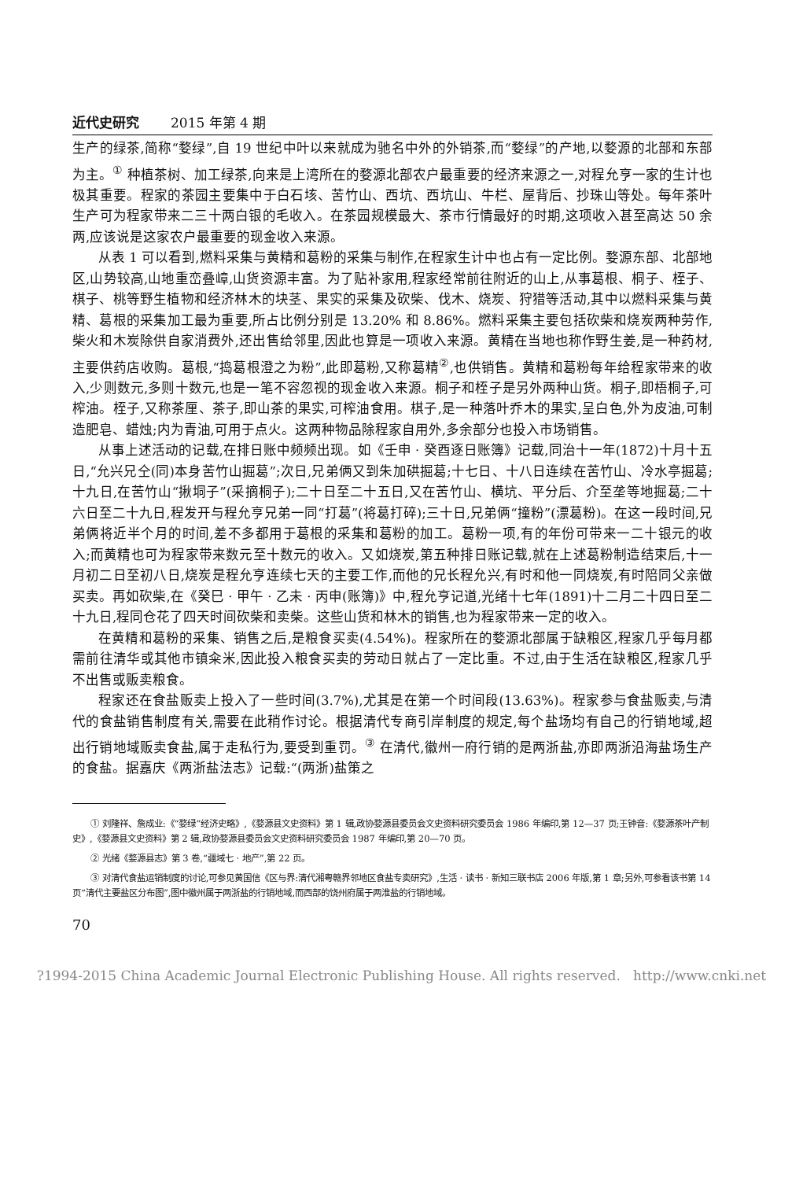近代史研究 2015 年第 4 期
生产的绿茶,简称“婺绿”,自 19 世纪中叶以来就成为驰名中外的外销茶,而“婺绿”的产地,以婺源的北部和东部为主。<sup>①</sup> 种植茶树、加工绿茶,向来是上湾所在的婺源北部农户最重要的经济来源之一,对程允亨一家的生计也极其重要。程家的茶园主要集中于白石垓、苦竹山、西坑、西坑山、牛栏、屋背后、抄珠山等处。每年茶叶生产可为程家带来二三十两白银的毛收入。在茶园规模最大、茶市行情最好的时期,这项收入甚至高达 50 余两,应该说是这家农户最重要的现金收入来源。
从表 1 可以看到,燃料采集与黄精和葛粉的采集与制作,在程家生计中也占有一定比例。婺源东部、北部地区,山势较高,山地重峦叠嶂,山货资源丰富。为了贴补家用,程家经常前往附近的山上,从事葛根、桐子、桎子、棋子、桃等野生植物和经济林木的块茎、果实的采集及砍柴、伐木、烧炭、狩猎等活动,其中以燃料采集与黄精、葛根的采集加工最为重要,所占比例分别是 13.20% 和 8.86%。燃料采集主要包括砍柴和烧炭两种劳作,柴火和木炭除供自家消费外,还出售给邻里,因此也算是一项收入来源。黄精在当地也称作野生姜,是一种药材,主要供药店收购。葛根,“捣葛根澄之为粉”,此即葛粉,又称葛精<sup>②</sup>,也供销售。黄精和葛粉每年给程家带来的收入,少则数元,多则十数元,也是一笔不容忽视的现金收入来源。桐子和桎子是另外两种山货。桐子,即梧桐子,可榨油。桎子,又称茶厘、茶子,即山茶的果实,可榨油食用。棋子,是一种落叶乔木的果实,呈白色,外为皮油,可制造肥皂、蜡烛;内为青油,可用于点火。这两种物品除程家自用外,多余部分也投入市场销售。
从事上述活动的记载,在排日账中频频出现。如《壬申 · 癸酉逐日账簿》记载,同治十一年(1872)十月十五日,“允兴兄仝(同)本身苦竹山掘葛”;次日,兄弟俩又到朱加硔掘葛;十七日、十八日连续在苦竹山、冷水亭掘葛;十九日,在苦竹山“揪垌子”(采摘桐子);二十日至二十五日,又在苦竹山、横坑、平分后、介至垄等地掘葛;二十六日至二十九日,程发开与程允亨兄弟一同“打葛”(将葛打碎);三十日,兄弟俩“撞粉”(漂葛粉)。在这一段时间,兄弟俩将近半个月的时间,差不多都用于葛根的采集和葛粉的加工。葛粉一项,有的年份可带来一二十银元的收入;而黄精也可为程家带来数元至十数元的收入。又如烧炭,第五种排日账记载,就在上述葛粉制造结束后,十一月初二日至初八日,烧炭是程允亨连续七天的主要工作,而他的兄长程允兴,有时和他一同烧炭,有时陪同父亲做买卖。再如砍柴,在《癸巳 · 甲午 · 乙未 · 丙申(账簿)》中,程允亨记道,光绪十七年(1891)十二月二十四日至二十九日,程同仓花了四天时间砍柴和卖柴。这些山货和林木的销售,也为程家带来一定的收入。
在黄精和葛粉的采集、销售之后,是粮食买卖(4.54%)。程家所在的婺源北部属于缺粮区,程家几乎每月都需前往清华或其他市镇籴米,因此投入粮食买卖的劳动日就占了一定比重。不过,由于生活在缺粮区,程家几乎不出售或贩卖粮食。
程家还在食盐贩卖上投入了一些时间(3.7%),尤其是在第一个时间段(13.63%)。程家参与食盐贩卖,与清代的食盐销售制度有关,需要在此稍作讨论。根据清代专商引岸制度的规定,每个盐场均有自己的行销地域,超出行销地域贩卖食盐,属于走私行为,要受到重罚。<sup>③</sup> 在清代,徽州一府行销的是两浙盐,亦即两浙沿海盐场生产的食盐。据嘉庆《两浙盐法志》记载:“(两浙)盐策之
① 刘隆祥、詹成业:《“婺绿”经济史略》,《婺源县文史资料》第 1 辑,政协婺源县委员会文史资料研究委员会 1986 年编印,第 12—37 页;王钟音:《婺源茶叶产制史》,《婺源县文史资料》第 2 辑,政协婺源县委员会文史资料研究委员会 1987 年编印,第 20—70 页。
② 光绪《婺源县志》第 3 卷,“疆域七 · 地产”,第 22 页。
③ 对清代食盐运销制度的讨论,可参见黄国信《区与界:清代湘粤赣界邻地区食盐专卖研究》,生活 · 读书 · 新知三联书店 2006 年版,第 1 章;另外,可参看该书第 14 页“清代主要盐区分布图”,图中徽州属于两浙盐的行销地域,而西部的饶州府属于两淮盐的行销地域。
70
?1994-2015 China Academic Journal Electronic Publishing House. All rights reserved. http://www.cnki.net